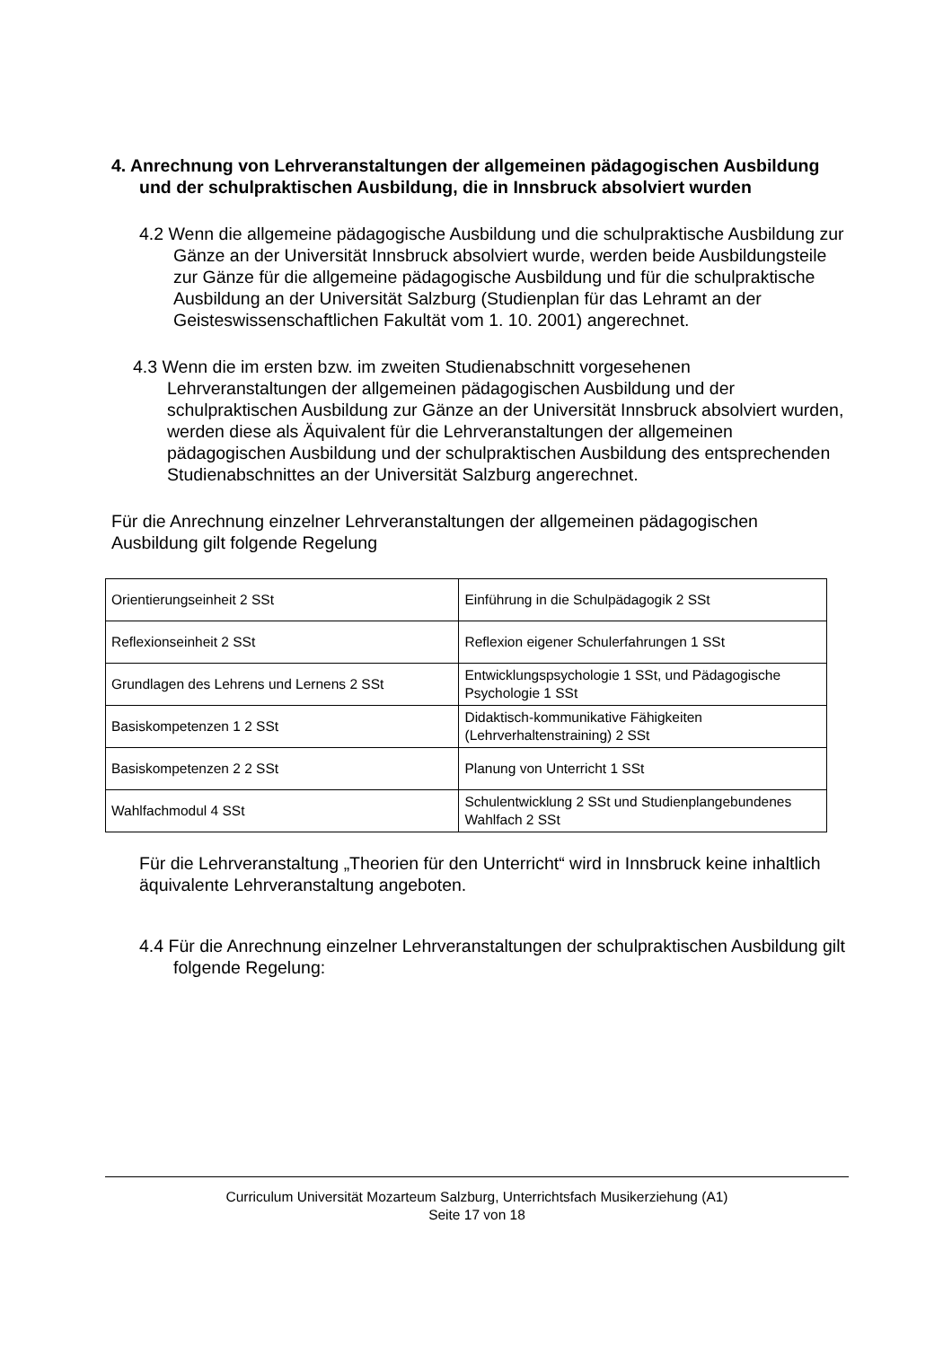4. Anrechnung von Lehrveranstaltungen der allgemeinen pädagogischen Ausbildung und der schulpraktischen Ausbildung, die in Innsbruck absolviert wurden
4.2 Wenn die allgemeine pädagogische Ausbildung und die schulpraktische Ausbildung zur Gänze an der Universität Innsbruck absolviert wurde, werden beide Ausbildungsteile zur Gänze für die allgemeine pädagogische Ausbildung und für die schulpraktische Ausbildung an der Universität Salzburg (Studienplan für das Lehramt an der Geisteswissenschaftlichen Fakultät vom 1. 10. 2001) angerechnet.
4.3 Wenn die im ersten bzw. im zweiten Studienabschnitt vorgesehenen Lehrveranstaltungen der allgemeinen pädagogischen Ausbildung und der schulpraktischen Ausbildung zur Gänze an der Universität Innsbruck absolviert wurden, werden diese als Äquivalent für die Lehrveranstaltungen der allgemeinen pädagogischen Ausbildung und der schulpraktischen Ausbildung des entsprechenden Studienabschnittes an der Universität Salzburg angerechnet.
Für die Anrechnung einzelner Lehrveranstaltungen der allgemeinen pädagogischen Ausbildung gilt folgende Regelung
| Orientierungseinheit 2 SSt | Einführung in die Schulpädagogik 2 SSt |
| Reflexionseinheit 2 SSt | Reflexion eigener Schulerfahrungen 1 SSt |
| Grundlagen des Lehrens und Lernens 2 SSt | Entwicklungspsychologie 1 SSt, und Pädagogische Psychologie 1 SSt |
| Basiskompetenzen 1 2 SSt | Didaktisch-kommunikative Fähigkeiten (Lehrverhaltenstraining) 2 SSt |
| Basiskompetenzen 2 2 SSt | Planung von Unterricht 1 SSt |
| Wahlfachmodul 4 SSt | Schulentwicklung 2 SSt und Studienplangebundenes Wahlfach 2 SSt |
Für die Lehrveranstaltung „Theorien für den Unterricht“ wird in Innsbruck keine inhaltlich äquivalente Lehrveranstaltung angeboten.
4.4 Für die Anrechnung einzelner Lehrveranstaltungen der schulpraktischen Ausbildung gilt folgende Regelung:
Curriculum Universität Mozarteum Salzburg, Unterrichtsfach Musikerziehung (A1)
Seite 17 von 18